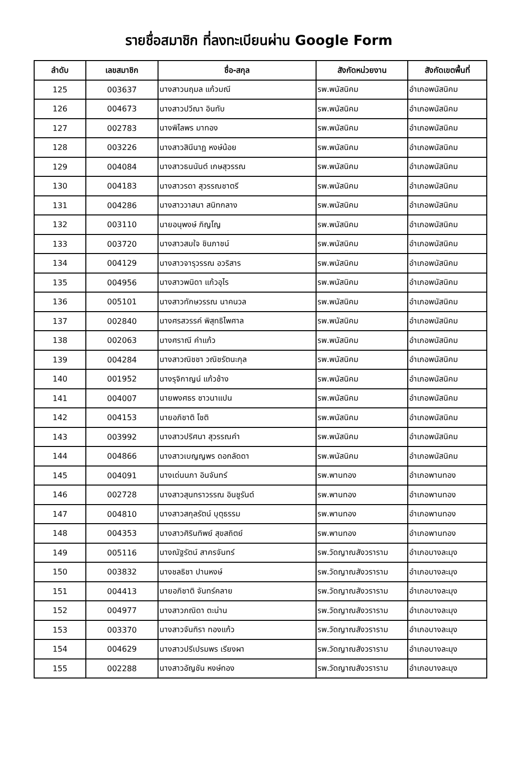รายชื่อสมาชิก ที่ลงทะเบียนผ่าน Google Form
| ลำดับ | เลขสมาชิก | ชื่อ-สกุล | สังกัดหน่วยงาน | สังกัดเขตพื้นที่ |
| --- | --- | --- | --- | --- |
| 125 | 003637 | นางสาวนฤมล แก้วมณี | รพ.พนัสนิคม | อำเภอพนัสนิคม |
| 126 | 004673 | นางสาวปวีณา อินทับ | รพ.พนัสนิคม | อำเภอพนัสนิคม |
| 127 | 002783 | นางพิไลพร มาทอง | รพ.พนัสนิคม | อำเภอพนัสนิคม |
| 128 | 003226 | นางสาวสินีนาฏ หงษ์น้อย | รพ.พนัสนิคม | อำเภอพนัสนิคม |
| 129 | 004084 | นางสาวธนนันต์ เกษสุวรรณ | รพ.พนัสนิคม | อำเภอพนัสนิคม |
| 130 | 004183 | นางสาวรดา สุวรรณชาตรี | รพ.พนัสนิคม | อำเภอพนัสนิคม |
| 131 | 004286 | นางสาววาสนา สนิทกลาง | รพ.พนัสนิคม | อำเภอพนัสนิคม |
| 132 | 003110 | นายอนุพงษ์ ภิญโญ | รพ.พนัสนิคม | อำเภอพนัสนิคม |
| 133 | 003720 | นางสาวสมใจ ชินภาชน์ | รพ.พนัสนิคม | อำเภอพนัสนิคม |
| 134 | 004129 | นางสาวจารุวรรณ อวริสาร | รพ.พนัสนิคม | อำเภอพนัสนิคม |
| 135 | 004956 | นางสาวพนิดา แก้วอุไร | รพ.พนัสนิคม | อำเภอพนัสนิคม |
| 136 | 005101 | นางสาวทักษวรรณ นาคนวล | รพ.พนัสนิคม | อำเภอพนัสนิคม |
| 137 | 002840 | นางศรสวรรค์ พิสุทธิไพศาล | รพ.พนัสนิคม | อำเภอพนัสนิคม |
| 138 | 002063 | นางศราณี คำแก้ว | รพ.พนัสนิคม | อำเภอพนัสนิคม |
| 139 | 004284 | นางสาวณิชชา วณิชรัตนะกุล | รพ.พนัสนิคม | อำเภอพนัสนิคม |
| 140 | 001952 | นางรุจิกาญน์ แก้วช้าง | รพ.พนัสนิคม | อำเภอพนัสนิคม |
| 141 | 004007 | นายพงศธร ชาวนาแปน | รพ.พนัสนิคม | อำเภอพนัสนิคม |
| 142 | 004153 | นายอภิชาติ โชติ | รพ.พนัสนิคม | อำเภอพนัสนิคม |
| 143 | 003992 | นางสาวปริศนา สุวรรณคำ | รพ.พนัสนิคม | อำเภอพนัสนิคม |
| 144 | 004866 | นางสาวเบญญพร ดอกลัดดา | รพ.พนัสนิคม | อำเภอพนัสนิคม |
| 145 | 004091 | นางเด่นนภา อินจันทร์ | รพ.พานทอง | อำเภอพานทอง |
| 146 | 002728 | นางสาวสุนทราวรรณ อินชูรันต์ | รพ.พานทอง | อำเภอพานทอง |
| 147 | 004810 | นางสาวสกุลรัตน์ บุตุธรรม | รพ.พานทอง | อำเภอพานทอง |
| 148 | 004353 | นางสาวศิรินทิพย์ สุขสถิตย์ | รพ.พานทอง | อำเภอพานทอง |
| 149 | 005116 | นางณัฐรัตน์ สาครจันทร์ | รพ.วัดญาณสังวราราม | อำเภอบางละมุง |
| 150 | 003832 | นางชลธิชา ปานหงษ์ | รพ.วัดญาณสังวราราม | อำเภอบางละมุง |
| 151 | 004413 | นายอภิชาติ จันทร์คลาย | รพ.วัดญาณสังวราราม | อำเภอบางละมุง |
| 152 | 004977 | นางสาวภณิดา ตะน่าน | รพ.วัดญาณสังวราราม | อำเภอบางละมุง |
| 153 | 003370 | นางสาวจันทิรา ทองแก้ว | รพ.วัดญาณสังวราราม | อำเภอบางละมุง |
| 154 | 004629 | นางสาวปรีเปรมพร เรียงผา | รพ.วัดญาณสังวราราม | อำเภอบางละมุง |
| 155 | 002288 | นางสาวอัญชัน หงษ์ทอง | รพ.วัดญาณสังวราราม | อำเภอบางละมุง |